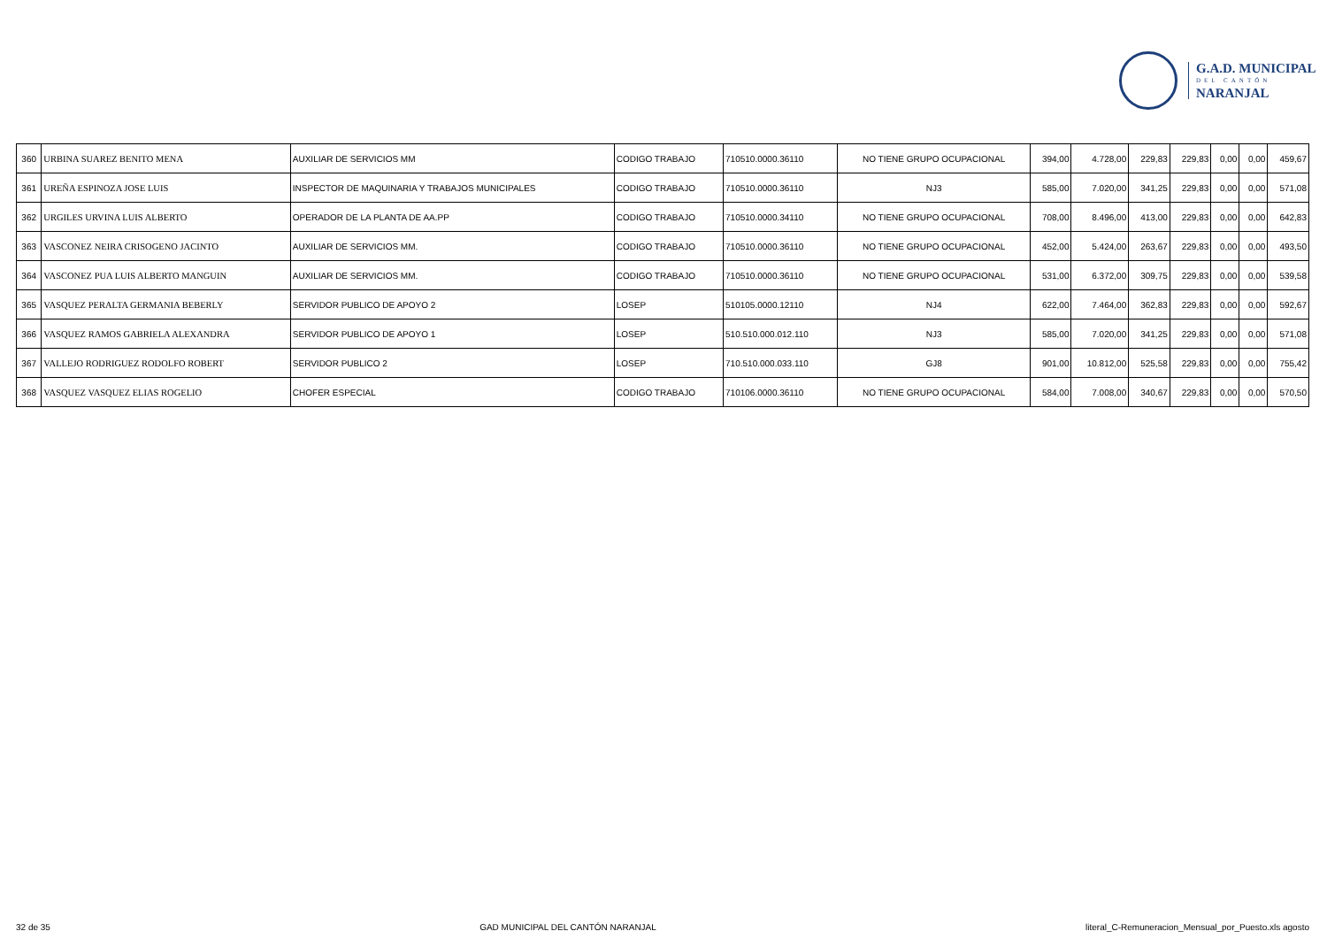G.A.D. MUNICIPAL
DEL CANTÓN
NARANJAL
| 360 | URBINA SUAREZ BENITO MENA | AUXILIAR DE SERVICIOS MM | CODIGO TRABAJO | 710510.0000.36110 | NO TIENE GRUPO OCUPACIONAL | 394,00 | 4.728,00 | 229,83 | 229,83 | 0,00 | 0,00 | 459,67 |
| 361 | UREÑA ESPINOZA JOSE LUIS | INSPECTOR DE MAQUINARIA Y TRABAJOS MUNICIPALES | CODIGO TRABAJO | 710510.0000.36110 | NJ3 | 585,00 | 7.020,00 | 341,25 | 229,83 | 0,00 | 0,00 | 571,08 |
| 362 | URGILES URVINA LUIS ALBERTO | OPERADOR DE LA PLANTA DE AA.PP | CODIGO TRABAJO | 710510.0000.34110 | NO TIENE GRUPO OCUPACIONAL | 708,00 | 8.496,00 | 413,00 | 229,83 | 0,00 | 0,00 | 642,83 |
| 363 | VASCONEZ NEIRA CRISOGENO JACINTO | AUXILIAR DE SERVICIOS MM. | CODIGO TRABAJO | 710510.0000.36110 | NO TIENE GRUPO OCUPACIONAL | 452,00 | 5.424,00 | 263,67 | 229,83 | 0,00 | 0,00 | 493,50 |
| 364 | VASCONEZ PUA LUIS ALBERTO MANGUIN | AUXILIAR DE SERVICIOS MM. | CODIGO TRABAJO | 710510.0000.36110 | NO TIENE GRUPO OCUPACIONAL | 531,00 | 6.372,00 | 309,75 | 229,83 | 0,00 | 0,00 | 539,58 |
| 365 | VASQUEZ PERALTA GERMANIA BEBERLY | SERVIDOR PUBLICO DE APOYO 2 | LOSEP | 510105.0000.12110 | NJ4 | 622,00 | 7.464,00 | 362,83 | 229,83 | 0,00 | 0,00 | 592,67 |
| 366 | VASQUEZ RAMOS GABRIELA ALEXANDRA | SERVIDOR PUBLICO DE APOYO 1 | LOSEP | 510.510.000.012.110 | NJ3 | 585,00 | 7.020,00 | 341,25 | 229,83 | 0,00 | 0,00 | 571,08 |
| 367 | VALLEJO RODRIGUEZ RODOLFO ROBERT | SERVIDOR PUBLICO 2 | LOSEP | 710.510.000.033.110 | GJ8 | 901,00 | 10.812,00 | 525,58 | 229,83 | 0,00 | 0,00 | 755,42 |
| 368 | VASQUEZ VASQUEZ ELIAS ROGELIO | CHOFER ESPECIAL | CODIGO TRABAJO | 710106.0000.36110 | NO TIENE GRUPO OCUPACIONAL | 584,00 | 7.008,00 | 340,67 | 229,83 | 0,00 | 0,00 | 570,50 |
32 de 35 GAD MUNICIPAL DEL CANTÓN NARANJAL literal_C-Remuneracion_Mensual_por_Puesto.xls agosto